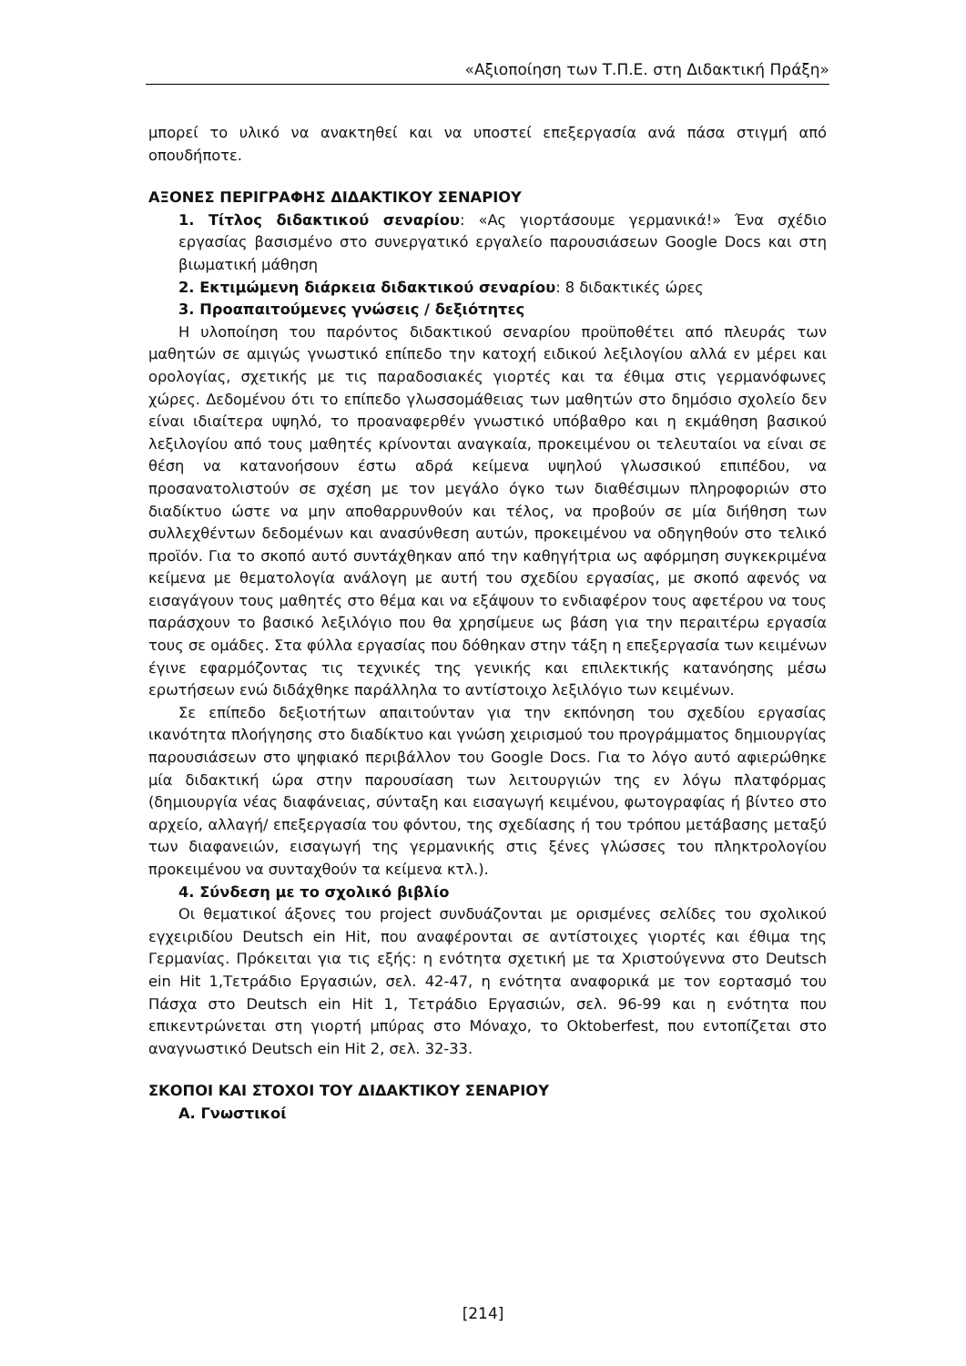«Αξιοποίηση των Τ.Π.Ε. στη Διδακτική Πράξη»
μπορεί το υλικό να ανακτηθεί και να υποστεί επεξεργασία ανά πάσα στιγμή από οπουδήποτε.
ΑΞΟΝΕΣ ΠΕΡΙΓΡΑΦΗΣ ΔΙΔΑΚΤΙΚΟΥ ΣΕΝΑΡΙΟΥ
1. Τίτλος διδακτικού σεναρίου: «Ας γιορτάσουμε γερμανικά!» Ένα σχέδιο εργασίας βασισμένο στο συνεργατικό εργαλείο παρουσιάσεων Google Docs και στη βιωματική μάθηση
2. Εκτιμώμενη διάρκεια διδακτικού σεναρίου: 8 διδακτικές ώρες
3. Προαπαιτούμενες γνώσεις / δεξιότητες
Η υλοποίηση του παρόντος διδακτικού σεναρίου προϋποθέτει από πλευράς των μαθητών σε αμιγώς γνωστικό επίπεδο την κατοχή ειδικού λεξιλογίου αλλά εν μέρει και ορολογίας, σχετικής με τις παραδοσιακές γιορτές και τα έθιμα στις γερμανόφωνες χώρες. Δεδομένου ότι το επίπεδο γλωσσομάθειας των μαθητών στο δημόσιο σχολείο δεν είναι ιδιαίτερα υψηλό, το προαναφερθέν γνωστικό υπόβαθρο και η εκμάθηση βασικού λεξιλογίου από τους μαθητές κρίνονται αναγκαία, προκειμένου οι τελευταίοι να είναι σε θέση να κατανοήσουν έστω αδρά κείμενα υψηλού γλωσσικού επιπέδου, να προσανατολιστούν σε σχέση με τον μεγάλο όγκο των διαθέσιμων πληροφοριών στο διαδίκτυο ώστε να μην αποθαρρυνθούν και τέλος, να προβούν σε μία διήθηση των συλλεχθέντων δεδομένων και ανασύνθεση αυτών, προκειμένου να οδηγηθούν στο τελικό προϊόν. Για το σκοπό αυτό συντάχθηκαν από την καθηγήτρια ως αφόρμηση συγκεκριμένα κείμενα με θεματολογία ανάλογη με αυτή του σχεδίου εργασίας, με σκοπό αφενός να εισαγάγουν τους μαθητές στο θέμα και να εξάψουν το ενδιαφέρον τους αφετέρου να τους παράσχουν το βασικό λεξιλόγιο που θα χρησίμευε ως βάση για την περαιτέρω εργασία τους σε ομάδες. Στα φύλλα εργασίας που δόθηκαν στην τάξη η επεξεργασία των κειμένων έγινε εφαρμόζοντας τις τεχνικές της γενικής και επιλεκτικής κατανόησης μέσω ερωτήσεων ενώ διδάχθηκε παράλληλα το αντίστοιχο λεξιλόγιο των κειμένων.
Σε επίπεδο δεξιοτήτων απαιτούνταν για την εκπόνηση του σχεδίου εργασίας ικανότητα πλοήγησης στο διαδίκτυο και γνώση χειρισμού του προγράμματος δημιουργίας παρουσιάσεων στο ψηφιακό περιβάλλον του Google Docs. Για το λόγο αυτό αφιερώθηκε μία διδακτική ώρα στην παρουσίαση των λειτουργιών της εν λόγω πλατφόρμας (δημιουργία νέας διαφάνειας, σύνταξη και εισαγωγή κειμένου, φωτογραφίας ή βίντεο στο αρχείο, αλλαγή/ επεξεργασία του φόντου, της σχεδίασης ή του τρόπου μετάβασης μεταξύ των διαφανειών, εισαγωγή της γερμανικής στις ξένες γλώσσες του πληκτρολογίου προκειμένου να συνταχθούν τα κείμενα κτλ.).
4. Σύνδεση με το σχολικό βιβλίο
Οι θεματικοί άξονες του project συνδυάζονται με ορισμένες σελίδες του σχολικού εγχειριδίου Deutsch ein Hit, που αναφέρονται σε αντίστοιχες γιορτές και έθιμα της Γερμανίας. Πρόκειται για τις εξής: η ενότητα σχετική με τα Χριστούγεννα στο Deutsch ein Hit 1,Τετράδιο Εργασιών, σελ. 42-47, η ενότητα αναφορικά με τον εορτασμό του Πάσχα στο Deutsch ein Hit 1, Τετράδιο Εργασιών, σελ. 96-99 και η ενότητα που επικεντρώνεται στη γιορτή μπύρας στο Μόναχο, το Oktoberfest, που εντοπίζεται στο αναγνωστικό Deutsch ein Hit 2, σελ. 32-33.
ΣΚΟΠΟΙ ΚΑΙ ΣΤΟΧΟΙ ΤΟΥ ΔΙΔΑΚΤΙΚΟΥ ΣΕΝΑΡΙΟΥ
Α. Γνωστικοί
[214]